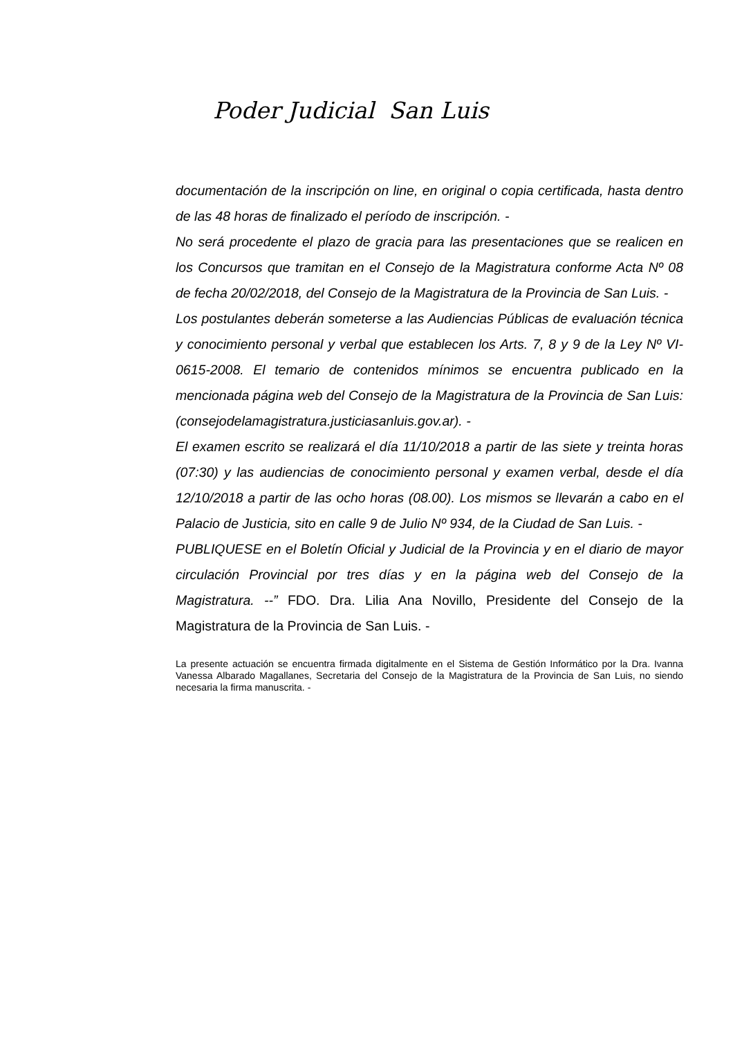Poder Judicial San Luis
documentación de la inscripción on line, en original o copia certificada, hasta dentro de las 48 horas de finalizado el período de inscripción. -
No será procedente el plazo de gracia para las presentaciones que se realicen en los Concursos que tramitan en el Consejo de la Magistratura conforme Acta Nº 08 de fecha 20/02/2018, del Consejo de la Magistratura de la Provincia de San Luis. -
Los postulantes deberán someterse a las Audiencias Públicas de evaluación técnica y conocimiento personal y verbal que establecen los Arts. 7, 8 y 9 de la Ley Nº VI-0615-2008. El temario de contenidos mínimos se encuentra publicado en la mencionada página web del Consejo de la Magistratura de la Provincia de San Luis: (consejodelamagistratura.justiciasanluis.gov.ar). -
El examen escrito se realizará el día 11/10/2018 a partir de las siete y treinta horas (07:30) y las audiencias de conocimiento personal y examen verbal, desde el día 12/10/2018 a partir de las ocho horas (08.00). Los mismos se llevarán a cabo en el Palacio de Justicia, sito en calle 9 de Julio Nº 934, de la Ciudad de San Luis. -
PUBLIQUESE en el Boletín Oficial y Judicial de la Provincia y en el diario de mayor circulación Provincial por tres días y en la página web del Consejo de la Magistratura. --” FDO. Dra. Lilia Ana Novillo, Presidente del Consejo de la Magistratura de la Provincia de San Luis. -
La presente actuación se encuentra firmada digitalmente en el Sistema de Gestión Informático por la Dra. Ivanna Vanessa Albarado Magallanes, Secretaria del Consejo de la Magistratura de la Provincia de San Luis, no siendo necesaria la firma manuscrita. -